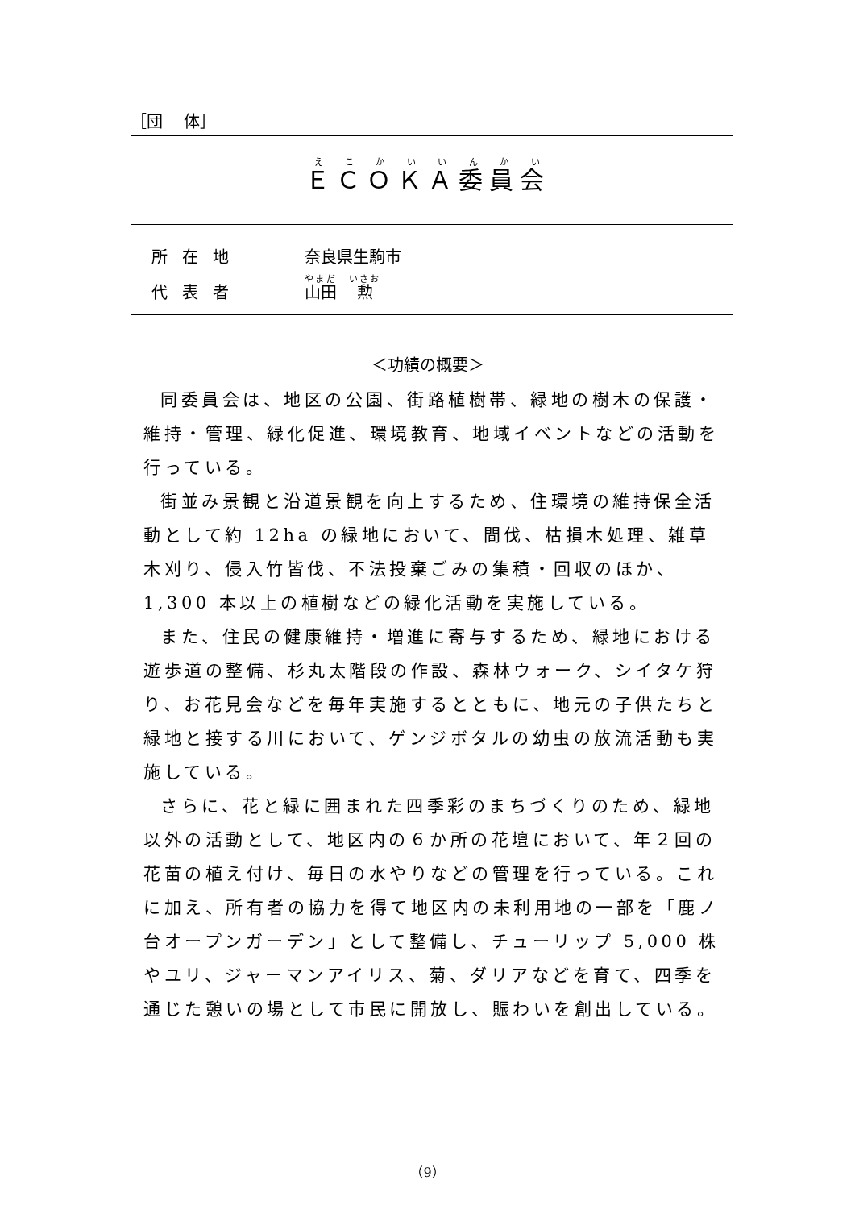［団　 体］
ＥＣＯＫＡ委員会
所在地 奈良県生駒市
代表者 山田　勲
＜功績の概要＞
同委員会は、地区の公園、街路植樹帯、緑地の樹木の保護・維持・管理、緑化促進、環境教育、地域イベントなどの活動を行っている。
街並み景観と沿道景観を向上するため、住環境の維持保全活動として約 12ha の緑地において、間伐、枯損木処理、雑草木刈り、侵入竹皆伐、不法投棄ごみの集積・回収のほか、1,300 本以上の植樹などの緑化活動を実施している。
また、住民の健康維持・増進に寄与するため、緑地における遊歩道の整備、杉丸太階段の作設、森林ウォーク、シイタケ狩り、お花見会などを毎年実施するとともに、地元の子供たちと緑地と接する川において、ゲンジボタルの幼虫の放流活動も実施している。
さらに、花と緑に囲まれた四季彩のまちづくりのため、緑地以外の活動として、地区内の６か所の花壇において、年２回の花苗の植え付け、毎日の水やりなどの管理を行っている。これに加え、所有者の協力を得て地区内の未利用地の一部を「鹿ノ台オープンガーデン」として整備し、チューリップ 5,000 株やユリ、ジャーマンアイリス、菊、ダリアなどを育て、四季を通じた憩いの場として市民に開放し、賑わいを創出している。
（9）